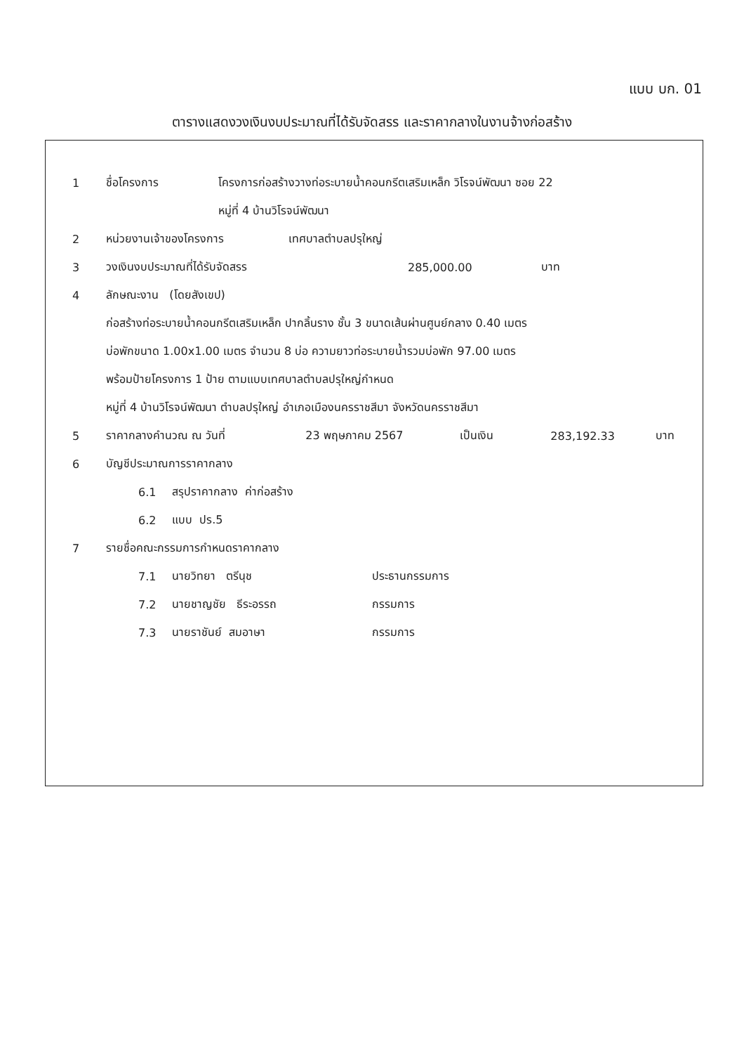แบบ บก. 01
ตารางแสดงวงเงินงบประมาณที่ได้รับจัดสรร และราคากลางในงานจ้างก่อสร้าง
1 ชื่อโครงการ โครงการก่อสร้างวางท่อระบายน้ำคอนกรีตเสริมเหล็ก วิโรจน์พัฒนา ซอย 22
หมู่ที่ 4 บ้านวิโรจน์พัฒนา
2 หน่วยงานเจ้าของโครงการ เทศบาลตำบลปรุใหญ่
3 วงเงินงบประมาณที่ได้รับจัดสรร 285,000.00 บาท
4 ลักษณะงาน (โดยสังเขป)
ก่อสร้างท่อระบายน้ำคอนกรีตเสริมเหล็ก ปากลิ้นราง ชั้น 3 ขนาดเส้นผ่านศูนย์กลาง 0.40 เมตร
บ่อพักขนาด 1.00x1.00 เมตร จำนวน 8 บ่อ ความยาวท่อระบายน้ำรวมบ่อพัก 97.00 เมตร
พร้อมป้ายโครงการ 1 ป้าย ตามแบบเทศบาลตำบลปรุใหญ่กำหนด
หมู่ที่ 4 บ้านวิโรจน์พัฒนา ตำบลปรุใหญ่ อำเภอเมืองนครราชสีมา จังหวัดนครราชสีมา
5 ราคากลางคำนวณ ณ วันที่ 23 พฤษภาคม 2567 เป็นเงิน 283,192.33 บาท
6 บัญชีประมาณการราคากลาง
6.1 สรุปราคากลาง ค่าก่อสร้าง
6.2 แบบ ปร.5
7 รายชื่อคณะกรรมการกำหนดราคากลาง
7.1 นายวิทยา ตรีนุช ประธานกรรมการ
7.2 นายชาญชัย ธีระอรรถ กรรมการ
7.3 นายราชันย์ สมอาษา กรรมการ